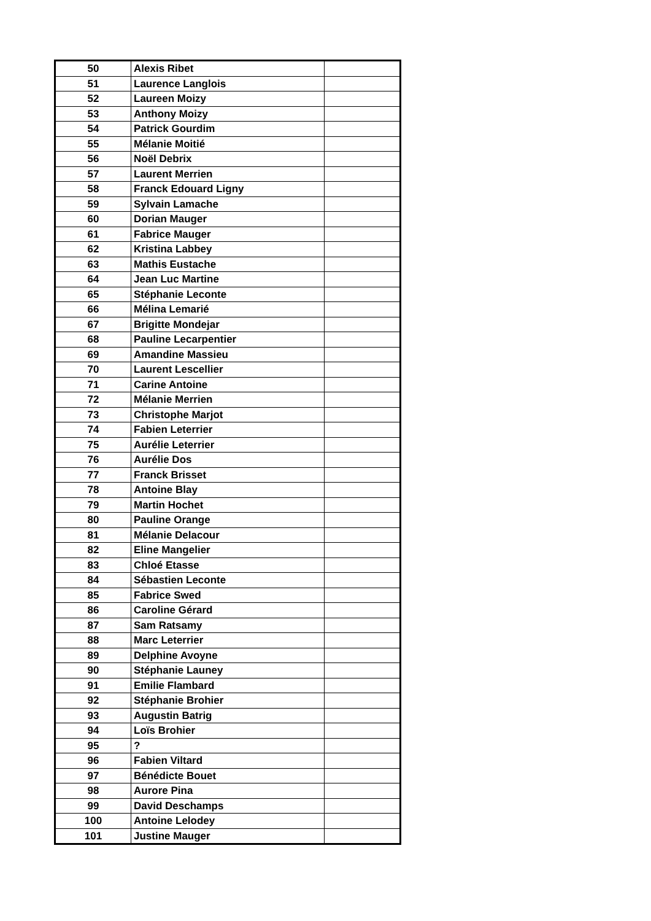| 50 | Alexis Ribet | |
| 51 | Laurence Langlois | |
| 52 | Laureen Moizy | |
| 53 | Anthony Moizy | |
| 54 | Patrick Gourdim | |
| 55 | Mélanie Moitié | |
| 56 | Noël Debrix | |
| 57 | Laurent Merrien | |
| 58 | Franck Edouard Ligny | |
| 59 | Sylvain Lamache | |
| 60 | Dorian Mauger | |
| 61 | Fabrice Mauger | |
| 62 | Kristina Labbey | |
| 63 | Mathis Eustache | |
| 64 | Jean Luc Martine | |
| 65 | Stéphanie Leconte | |
| 66 | Mélina Lemarié | |
| 67 | Brigitte Mondejar | |
| 68 | Pauline Lecarpentier | |
| 69 | Amandine Massieu | |
| 70 | Laurent Lescellier | |
| 71 | Carine Antoine | |
| 72 | Mélanie Merrien | |
| 73 | Christophe Marjot | |
| 74 | Fabien Leterrier | |
| 75 | Aurélie Leterrier | |
| 76 | Aurélie Dos | |
| 77 | Franck Brisset | |
| 78 | Antoine Blay | |
| 79 | Martin Hochet | |
| 80 | Pauline Orange | |
| 81 | Mélanie Delacour | |
| 82 | Eline Mangelier | |
| 83 | Chloé Etasse | |
| 84 | Sébastien Leconte | |
| 85 | Fabrice Swed | |
| 86 | Caroline Gérard | |
| 87 | Sam Ratsamy | |
| 88 | Marc Leterrier | |
| 89 | Delphine Avoyne | |
| 90 | Stéphanie Launey | |
| 91 | Emilie Flambard | |
| 92 | Stéphanie Brohier | |
| 93 | Augustin Batrig | |
| 94 | Loïs Brohier | |
| 95 | ? | |
| 96 | Fabien Viltard | |
| 97 | Bénédicte Bouet | |
| 98 | Aurore Pina | |
| 99 | David Deschamps | |
| 100 | Antoine Lelodey | |
| 101 | Justine Mauger | |